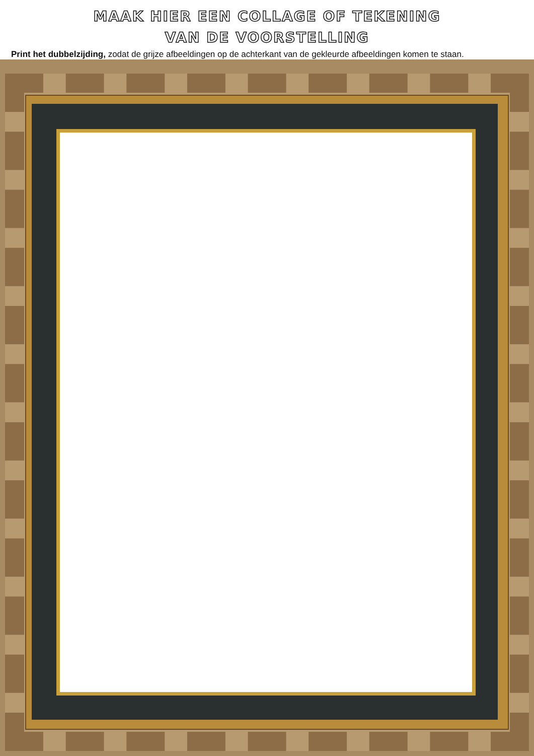MAAK HIER EEN COLLAGE OF TEKENING
VAN DE VOORSTELLING
Print het dubbelzijding, zodat de grijze afbeeldingen op de achterkant van de gekleurde afbeeldingen komen te staan.